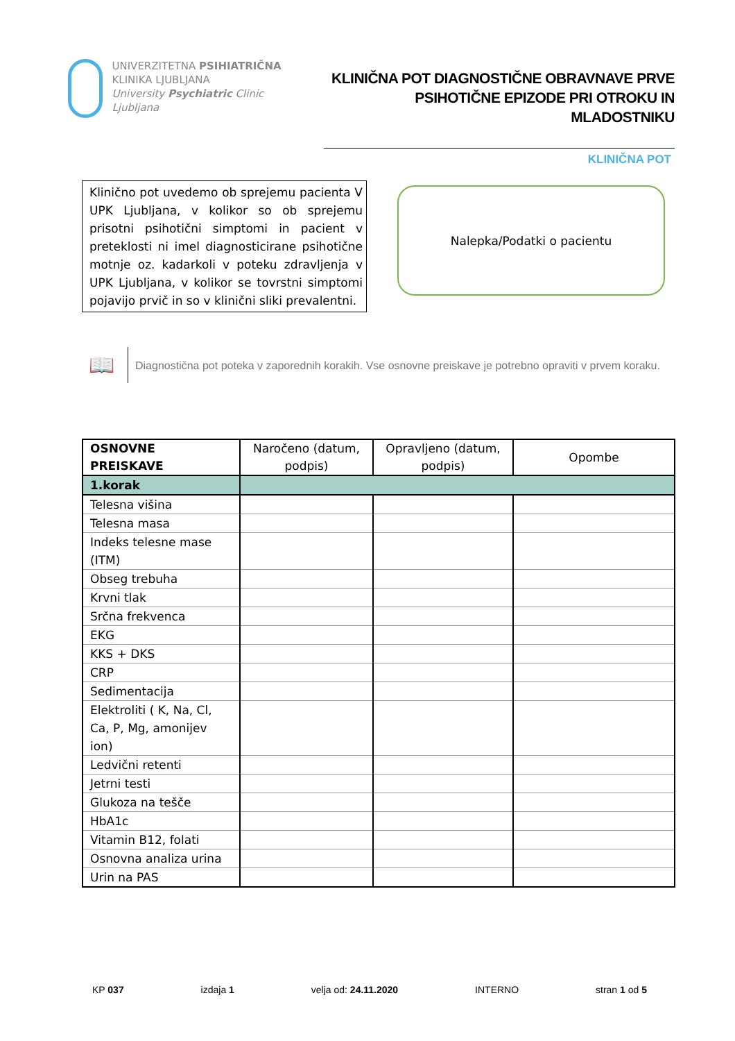UNIVERZITETNA PSIHIATRIČNA
KLINIKA LJUBLJANA
University Psychiatric Clinic Ljubljana
KLINIČNA POT DIAGNOSTIČNE OBRAVNAVE PRVE
PSIHOTIČNE EPIZODE PRI OTROKU IN MLADOSTNIKU
KLINIČNA POT
Klinično pot uvedemo ob sprejemu pacienta V UPK Ljubljana, v kolikor so ob sprejemu prisotni psihotični simptomi in pacient v preteklosti ni imel diagnosticirane psihotične motnje oz. kadarkoli v poteku zdravljenja v UPK Ljubljana, v kolikor se tovrstni simptomi pojavijo prvič in so v klinični sliki prevalentni.
Nalepka/Podatki o pacientu
📖
Diagnostična pot poteka v zaporednih korakih. Vse osnovne preiskave je potrebno opraviti v prvem koraku.
| OSNOVNE PREISKAVE | Naročeno (datum, podpis) | Opravljeno (datum, podpis) | Opombe |
| --- | --- | --- | --- |
| 1.korak | | | |
| Telesna višina | | | |
| Telesna masa | | | |
| Indeks telesne mase (ITM) | | | |
| Obseg trebuha | | | |
| Krvni tlak | | | |
| Srčna frekvenca | | | |
| EKG | | | |
| KKS + DKS | | | |
| CRP | | | |
| Sedimentacija | | | |
| Elektroliti ( K, Na, Cl, Ca, P, Mg, amonijev ion) | | | |
| Ledvični retenti | | | |
| Jetrni testi | | | |
| Glukoza na tešče | | | |
| HbA1c | | | |
| Vitamin B12, folati | | | |
| Osnovna analiza urina | | | |
| Urin na PAS | | | |
KP 037 izdaja 1 velja od: 24.11.2020 INTERNO stran 1 od 5